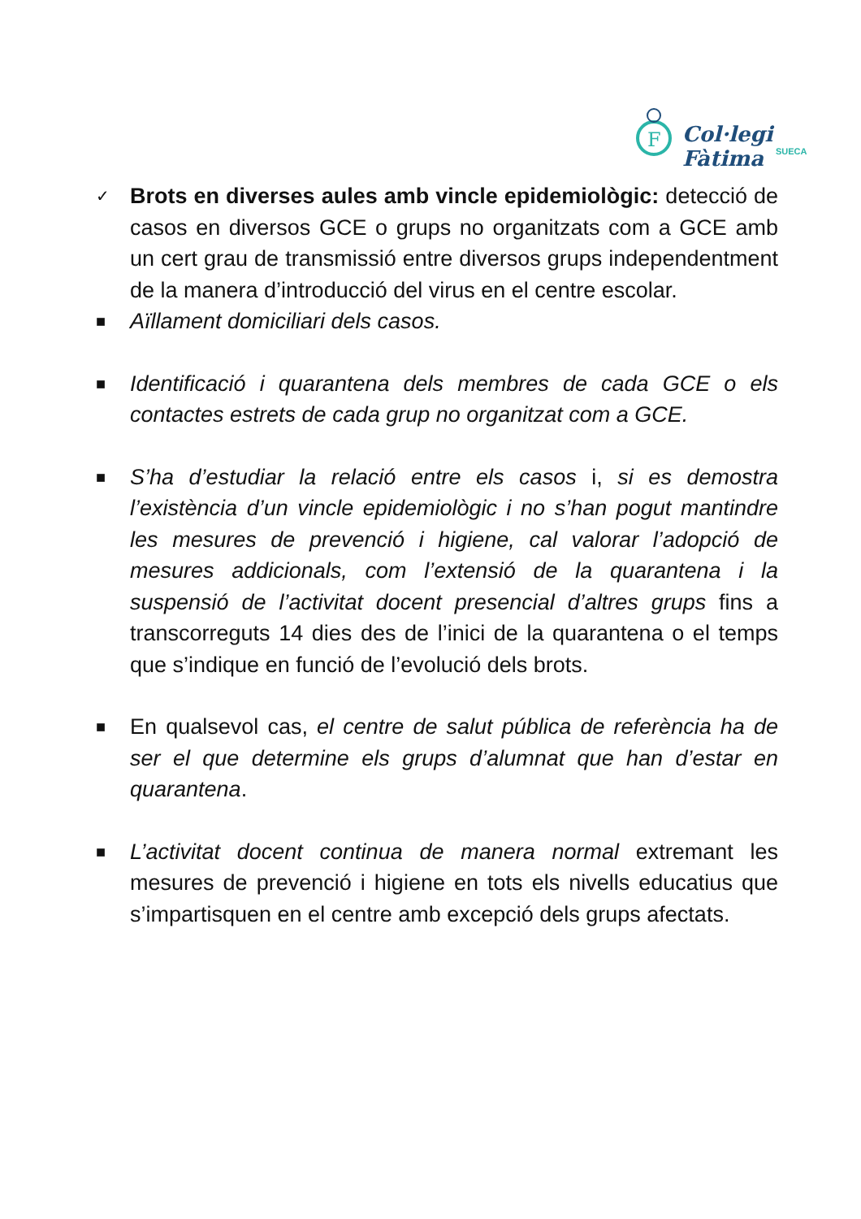F
Col·legi Fàtima
SUECA
✓
Brots en diverses aules amb vincle epidemiològic: detecció de casos en diversos GCE o grups no organitzats com a GCE amb un cert grau de transmissió entre diversos grups independentment de la manera d’introducció del virus en el centre escolar.
■
Aïllament domiciliari dels casos.
■
Identificació i quarantena dels membres de cada GCE o els contactes estrets de cada grup no organitzat com a GCE.
■
S’ha d’estudiar la relació entre els casos i, si es demostra l’existència d’un vincle epidemiològic i no s’han pogut mantindre les mesures de prevenció i higiene, cal valorar l’adopció de mesures addicionals, com l’extensió de la quarantena i la suspensió de l’activitat docent presencial d’altres grups fins a transcorreguts 14 dies des de l’inici de la quarantena o el temps que s’indique en funció de l’evolució dels brots.
■
En qualsevol cas, el centre de salut pública de referència ha de ser el que determine els grups d’alumnat que han d’estar en quarantena.
■
L’activitat docent continua de manera normal extremant les mesures de prevenció i higiene en tots els nivells educatius que s’impartisquen en el centre amb excepció dels grups afectats.